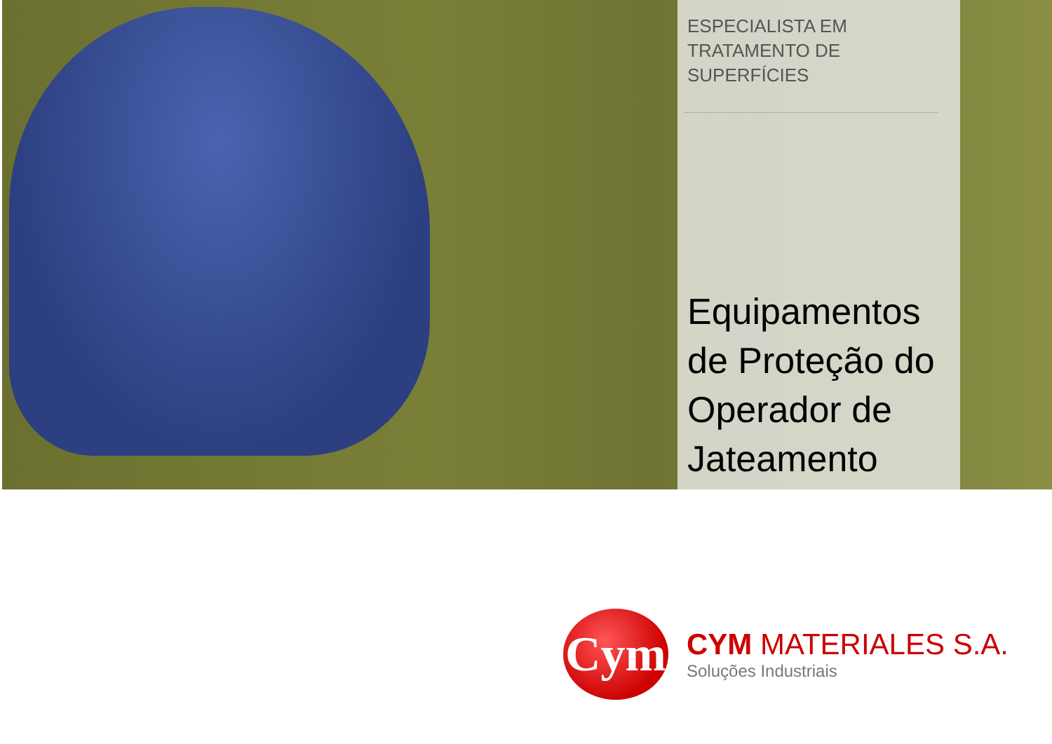ESPECIALISTA EM
TRATAMENTO DE
SUPERFÍCIES
Equipamentos de Proteção do Operador de Jateamento
Cym
CYM MATERIALES S.A.
Soluções Industriais